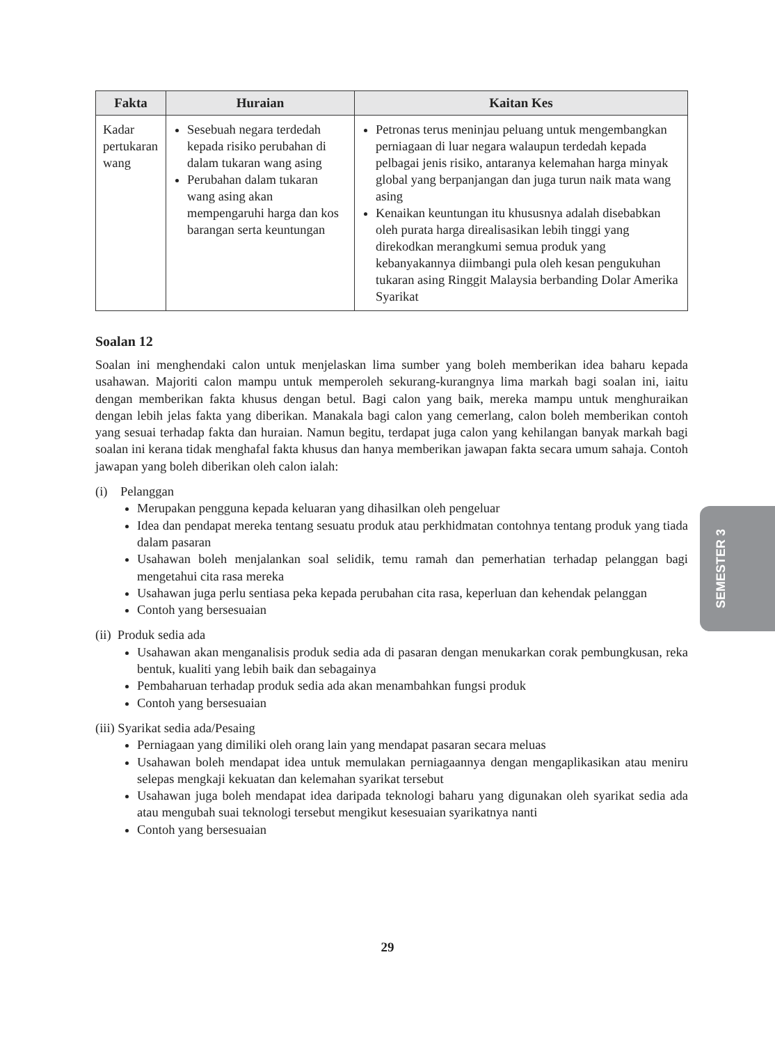| Fakta | Huraian | Kaitan Kes |
| --- | --- | --- |
| Kadar pertukaran wang | Sesebuah negara terdedah kepada risiko perubahan di dalam tukaran wang asing Perubahan dalam tukaran wang asing akan mempengaruhi harga dan kos barangan serta keuntungan | Petronas terus meninjau peluang untuk mengembangkan perniagaan di luar negara walaupun terdedah kepada pelbagai jenis risiko, antaranya kelemahan harga minyak global yang berpanjangan dan juga turun naik mata wang asing Kenaikan keuntungan itu khususnya adalah disebabkan oleh purata harga direalisasikan lebih tinggi yang direkodkan merangkumi semua produk yang kebanyakannya diimbangi pula oleh kesan pengukuhan tukaran asing Ringgit Malaysia berbanding Dolar Amerika Syarikat |
Soalan 12
Soalan ini menghendaki calon untuk menjelaskan lima sumber yang boleh memberikan idea baharu kepada usahawan. Majoriti calon mampu untuk memperoleh sekurang-kurangnya lima markah bagi soalan ini, iaitu dengan memberikan fakta khusus dengan betul. Bagi calon yang baik, mereka mampu untuk menghuraikan dengan lebih jelas fakta yang diberikan. Manakala bagi calon yang cemerlang, calon boleh memberikan contoh yang sesuai terhadap fakta dan huraian. Namun begitu, terdapat juga calon yang kehilangan banyak markah bagi soalan ini kerana tidak menghafal fakta khusus dan hanya memberikan jawapan fakta secara umum sahaja. Contoh jawapan yang boleh diberikan oleh calon ialah:
(i) Pelanggan
Merupakan pengguna kepada keluaran yang dihasilkan oleh pengeluar
Idea dan pendapat mereka tentang sesuatu produk atau perkhidmatan contohnya tentang produk yang tiada dalam pasaran
Usahawan boleh menjalankan soal selidik, temu ramah dan pemerhatian terhadap pelanggan bagi mengetahui cita rasa mereka
Usahawan juga perlu sentiasa peka kepada perubahan cita rasa, keperluan dan kehendak pelanggan
Contoh yang bersesuaian
(ii) Produk sedia ada
Usahawan akan menganalisis produk sedia ada di pasaran dengan menukarkan corak pembungkusan, reka bentuk, kualiti yang lebih baik dan sebagainya
Pembaharuan terhadap produk sedia ada akan menambahkan fungsi produk
Contoh yang bersesuaian
(iii) Syarikat sedia ada/Pesaing
Perniagaan yang dimiliki oleh orang lain yang mendapat pasaran secara meluas
Usahawan boleh mendapat idea untuk memulakan perniagaannya dengan mengaplikasikan atau meniru selepas mengkaji kekuatan dan kelemahan syarikat tersebut
Usahawan juga boleh mendapat idea daripada teknologi baharu yang digunakan oleh syarikat sedia ada atau mengubah suai teknologi tersebut mengikut kesesuaian syarikatnya nanti
Contoh yang bersesuaian
SEMESTER 3
29